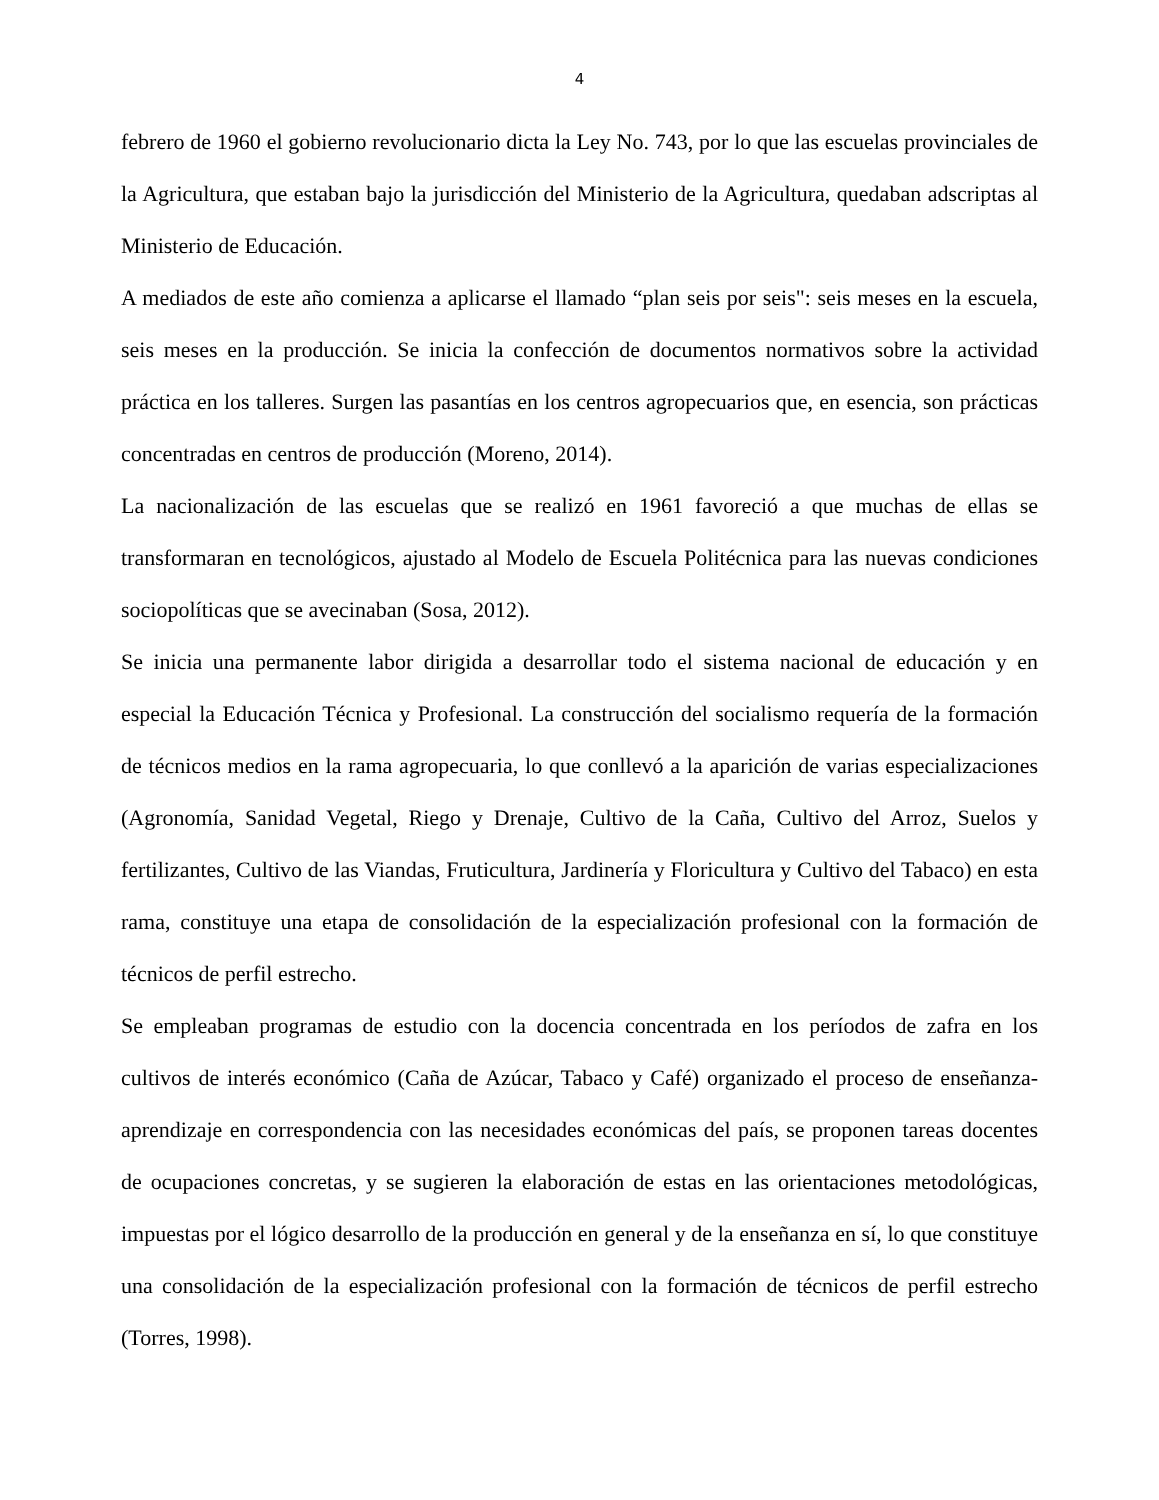4
febrero de 1960 el gobierno revolucionario dicta la Ley No. 743, por lo que las escuelas provinciales de la Agricultura, que estaban bajo la jurisdicción del Ministerio de la Agricultura, quedaban adscriptas al Ministerio de Educación.
A mediados de este año comienza a aplicarse el llamado “plan seis por seis": seis meses en la escuela, seis meses en la producción. Se inicia la confección de documentos normativos sobre la actividad práctica en los talleres. Surgen las pasantías en los centros agropecuarios que, en esencia, son prácticas concentradas en centros de producción (Moreno, 2014).
La nacionalización de las escuelas que se realizó en 1961 favoreció a que muchas de ellas se transformaran en tecnológicos, ajustado al Modelo de Escuela Politécnica para las nuevas condiciones sociopolíticas que se avecinaban (Sosa, 2012).
Se inicia una permanente labor dirigida a desarrollar todo el sistema nacional de educación y en especial la Educación Técnica y Profesional. La construcción del socialismo requería de la formación de técnicos medios en la rama agropecuaria, lo que conllevó a la aparición de varias especializaciones (Agronomía, Sanidad Vegetal, Riego y Drenaje, Cultivo de la Caña, Cultivo del Arroz, Suelos y fertilizantes, Cultivo de las Viandas, Fruticultura, Jardinería y Floricultura y Cultivo del Tabaco) en esta rama, constituye una etapa de consolidación de la especialización profesional con la formación de técnicos de perfil estrecho.
Se empleaban programas de estudio con la docencia concentrada en los períodos de zafra en los cultivos de interés económico (Caña de Azúcar, Tabaco y Café) organizado el proceso de enseñanza-aprendizaje en correspondencia con las necesidades económicas del país, se proponen tareas docentes de ocupaciones concretas, y se sugieren la elaboración de estas en las orientaciones metodológicas, impuestas por el lógico desarrollo de la producción en general y de la enseñanza en sí, lo que constituye una consolidación de la especialización profesional con la formación de técnicos de perfil estrecho (Torres, 1998).